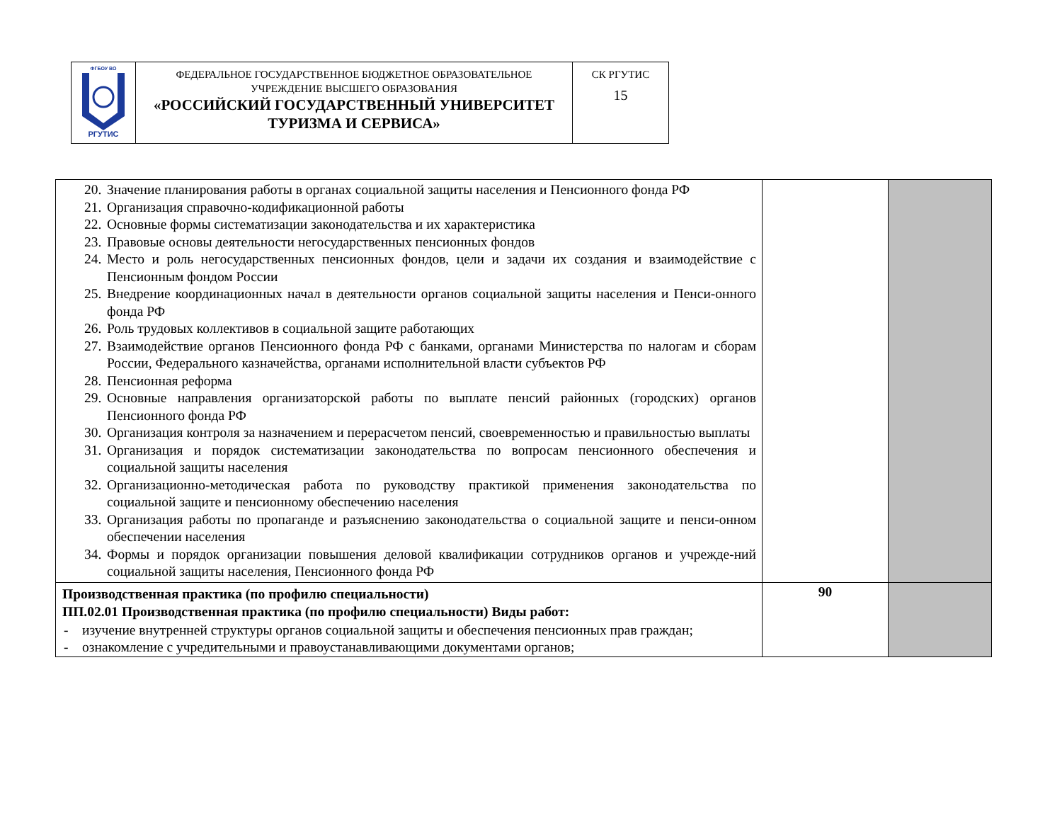| ФГБОУ ВО РГУТИС | ФЕДЕРАЛЬНОЕ ГОСУДАРСТВЕННОЕ БЮДЖЕТНОЕ ОБРАЗОВАТЕЛЬНОЕ УЧРЕЖДЕНИЕ ВЫСШЕГО ОБРАЗОВАНИЯ «РОССИЙСКИЙ ГОСУДАРСТВЕННЫЙ УНИВЕРСИТЕТ ТУРИЗМА И СЕРВИСА» | СК РГУТИС 15 |
| 20. Значение планирования работы в органах социальной защиты населения и Пенсионного фонда РФ 21. Организация справочно-кодификационной работы 22. Основные формы систематизации законодательства и их характеристика 23. Правовые основы деятельности негосударственных пенсионных фондов 24. Место и роль негосударственных пенсионных фондов, цели и задачи их создания и взаимодействие с Пенсионным фондом России 25. Внедрение координационных начал в деятельности органов социальной защиты населения и Пенси-онного фонда РФ 26. Роль трудовых коллективов в социальной защите работающих 27. Взаимодействие органов Пенсионного фонда РФ с банками, органами Министерства по налогам и сборам России, Федерального казначейства, органами исполнительной власти субъектов РФ 28. Пенсионная реформа 29. Основные направления организаторской работы по выплате пенсий районных (городских) органов Пенсионного фонда РФ 30. Организация контроля за назначением и перерасчетом пенсий, своевременностью и правильностью выплаты 31. Организация и порядок систематизации законодательства по вопросам пенсионного обеспечения и социальной защиты населения 32. Организационно-методическая работа по руководству практикой применения законодательства по социальной защите и пенсионному обеспечению населения 33. Организация работы по пропаганде и разъяснению законодательства о социальной защите и пенси-онном обеспечении населения 34. Формы и порядок организации повышения деловой квалификации сотрудников органов и учрежде-ний социальной защиты населения, Пенсионного фонда РФ | | |
| Производственная практика (по профилю специальности) ПП.02.01 Производственная практика (по профилю специальности) Виды работ: - изучение внутренней структуры органов социальной защиты и обеспечения пенсионных прав граждан; - ознакомление с учредительными и правоустанавливающими документами органов; | 90 | |